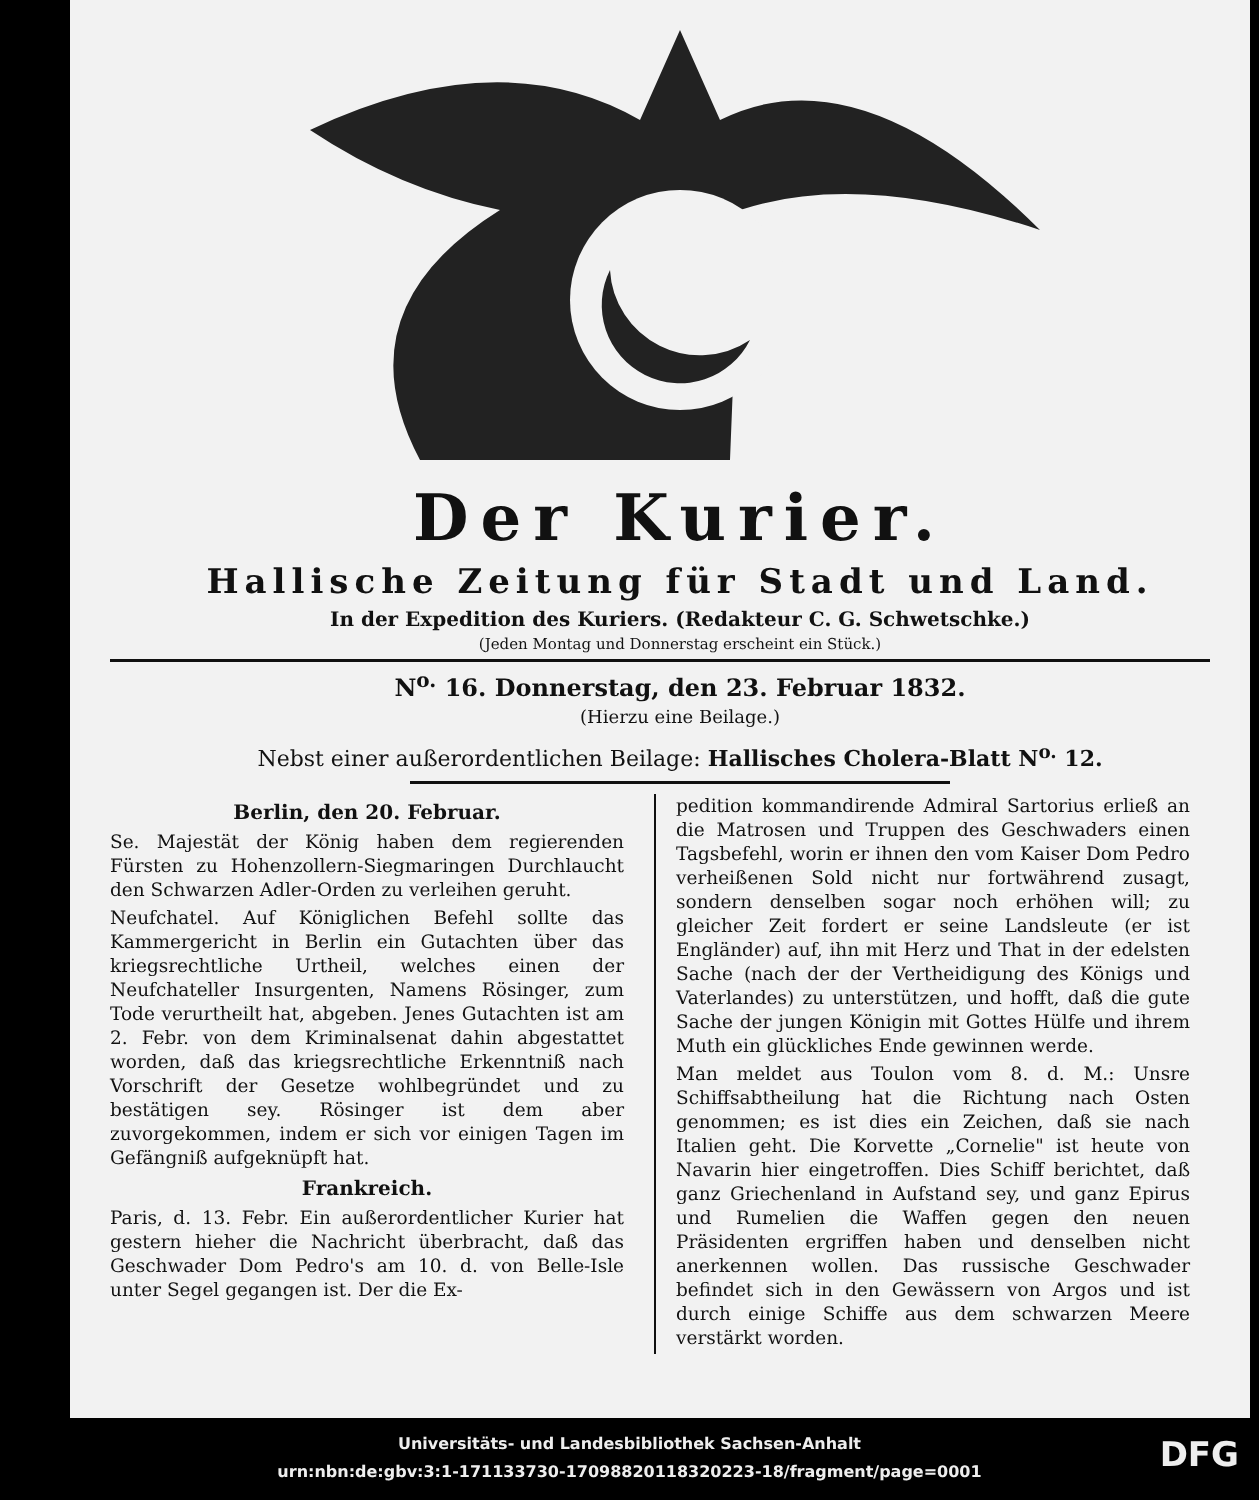Der Kurier.
Hallische Zeitung für Stadt und Land.
In der Expedition des Kuriers. (Redakteur C. G. Schwetschke.)
(Jeden Montag und Donnerstag erscheint ein Stück.)
N<sup>o.</sup> 16. Donnerstag, den 23. Februar 1832.
(Hierzu eine Beilage.)
Nebst einer außerordentlichen Beilage: Hallisches Cholera-Blatt N<sup>o.</sup> 12.
Berlin, den 20. Februar.
Se. Majestät der König haben dem regierenden Fürsten zu Hohenzollern-Siegmaringen Durchlaucht den Schwarzen Adler-Orden zu verleihen geruht.
Neufchatel. Auf Königlichen Befehl sollte das Kammergericht in Berlin ein Gutachten über das kriegsrechtliche Urtheil, welches einen der Neufchateller Insurgenten, Namens Rösinger, zum Tode verurtheilt hat, abgeben. Jenes Gutachten ist am 2. Febr. von dem Kriminalsenat dahin abgestattet worden, daß das kriegsrechtliche Erkenntniß nach Vorschrift der Gesetze wohlbegründet und zu bestätigen sey. Rösinger ist dem aber zuvorgekommen, indem er sich vor einigen Tagen im Gefängniß aufgeknüpft hat.
Frankreich.
Paris, d. 13. Febr. Ein außerordentlicher Kurier hat gestern hieher die Nachricht überbracht, daß das Geschwader Dom Pedro's am 10. d. von Belle-Isle unter Segel gegangen ist. Der die Ex-
pedition kommandirende Admiral Sartorius erließ an die Matrosen und Truppen des Geschwaders einen Tagsbefehl, worin er ihnen den vom Kaiser Dom Pedro verheißenen Sold nicht nur fortwährend zusagt, sondern denselben sogar noch erhöhen will; zu gleicher Zeit fordert er seine Landsleute (er ist Engländer) auf, ihn mit Herz und That in der edelsten Sache (nach der der Vertheidigung des Königs und Vaterlandes) zu unterstützen, und hofft, daß die gute Sache der jungen Königin mit Gottes Hülfe und ihrem Muth ein glückliches Ende gewinnen werde.
Man meldet aus Toulon vom 8. d. M.: Unsre Schiffsabtheilung hat die Richtung nach Osten genommen; es ist dies ein Zeichen, daß sie nach Italien geht. Die Korvette „Cornelie" ist heute von Navarin hier eingetroffen. Dies Schiff berichtet, daß ganz Griechenland in Aufstand sey, und ganz Epirus und Rumelien die Waffen gegen den neuen Präsidenten ergriffen haben und denselben nicht anerkennen wollen. Das russische Geschwader befindet sich in den Gewässern von Argos und ist durch einige Schiffe aus dem schwarzen Meere verstärkt worden.
Universitäts- und Landesbibliothek Sachsen-Anhalt
urn:nbn:de:gbv:3:1-171133730-1709882011832022​3-18/fragment/page=0001
DFG